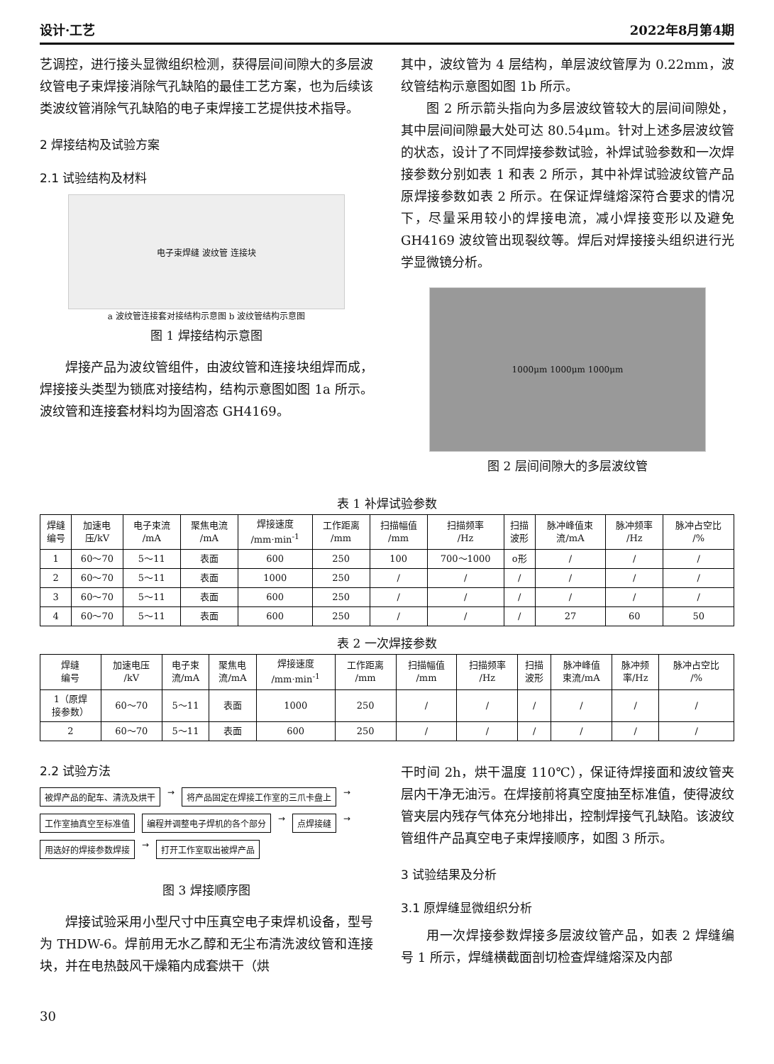设计·工艺 2022年8月第4期
艺调控，进行接头显微组织检测，获得层间间隙大的多层波纹管电子束焊接消除气孔缺陷的最佳工艺方案，也为后续该类波纹管消除气孔缺陷的电子束焊接工艺提供技术指导。
2 焊接结构及试验方案
2.1 试验结构及材料
电子束焊缝 波纹管 连接块
a 波纹管连接套对接结构示意图 b 波纹管结构示意图
图 1 焊接结构示意图
焊接产品为波纹管组件，由波纹管和连接块组焊而成，焊接接头类型为锁底对接结构，结构示意图如图 1a 所示。波纹管和连接套材料均为固溶态 GH4169。
其中，波纹管为 4 层结构，单层波纹管厚为 0.22mm，波纹管结构示意图如图 1b 所示。
图 2 所示箭头指向为多层波纹管较大的层间间隙处，其中层间间隙最大处可达 80.54μm。针对上述多层波纹管的状态，设计了不同焊接参数试验，补焊试验参数和一次焊接参数分别如表 1 和表 2 所示，其中补焊试验波纹管产品原焊接参数如表 2 所示。在保证焊缝熔深符合要求的情况下，尽量采用较小的焊接电流，减小焊接变形以及避免 GH4169 波纹管出现裂纹等。焊后对焊接接头组织进行光学显微镜分析。
1000μm 1000μm 1000μm
图 2 层间间隙大的多层波纹管
表 1 补焊试验参数
| 焊缝 编号 | 加速电 压/kV | 电子束流 /mA | 聚焦电流 /mA | 焊接速度 /mm·min<sup>-1</sup> | 工作距离 /mm | 扫描幅值 /mm | 扫描频率 /Hz | 扫描 波形 | 脉冲峰值束 流/mA | 脉冲频率 /Hz | 脉冲占空比 /% |
| --- | --- | --- | --- | --- | --- | --- | --- | --- | --- | --- | --- |
| 1 | 60～70 | 5～11 | 表面 | 600 | 250 | 100 | 700～1000 | o形 | / | / | / |
| 2 | 60～70 | 5～11 | 表面 | 1000 | 250 | / | / | / | / | / | / |
| 3 | 60～70 | 5～11 | 表面 | 600 | 250 | / | / | / | / | / | / |
| 4 | 60～70 | 5～11 | 表面 | 600 | 250 | / | / | / | 27 | 60 | 50 |
表 2 一次焊接参数
| 焊缝 编号 | 加速电压 /kV | 电子束 流/mA | 聚焦电 流/mA | 焊接速度 /mm·min<sup>-1</sup> | 工作距离 /mm | 扫描幅值 /mm | 扫描频率 /Hz | 扫描 波形 | 脉冲峰值 束流/mA | 脉冲频 率/Hz | 脉冲占空比 /% |
| --- | --- | --- | --- | --- | --- | --- | --- | --- | --- | --- | --- |
| 1（原焊 接参数） | 60～70 | 5～11 | 表面 | 1000 | 250 | / | / | / | / | / | / |
| 2 | 60～70 | 5～11 | 表面 | 600 | 250 | / | / | / | / | / | / |
2.2 试验方法
被焊产品的配车、清洗及烘干 → 将产品固定在焊接工作室的三爪卡盘上 → 工作室抽真空至标准值 编程并调整电子焊机的各个部分 → 点焊接缝 → 用选好的焊接参数焊接 → 打开工作室取出被焊产品
图 3 焊接顺序图
焊接试验采用小型尺寸中压真空电子束焊机设备，型号为 THDW-6。焊前用无水乙醇和无尘布清洗波纹管和连接块，并在电热鼓风干燥箱内成套烘干（烘
干时间 2h，烘干温度 110℃），保证待焊接面和波纹管夹层内干净无油污。在焊接前将真空度抽至标准值，使得波纹管夹层内残存气体充分地排出，控制焊接气孔缺陷。该波纹管组件产品真空电子束焊接顺序，如图 3 所示。
3 试验结果及分析
3.1 原焊缝显微组织分析
用一次焊接参数焊接多层波纹管产品，如表 2 焊缝编号 1 所示，焊缝横截面剖切检查焊缝熔深及内部
30